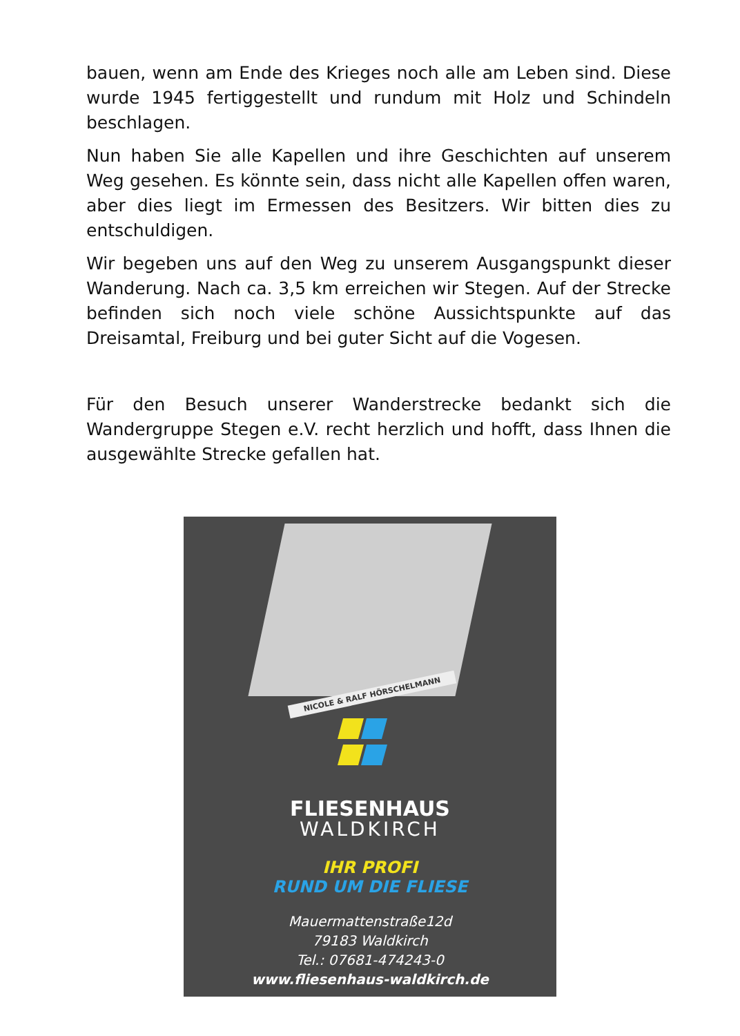bauen, wenn am Ende des Krieges noch alle am Leben sind. Diese wurde 1945 fertiggestellt und rundum mit Holz und Schindeln beschlagen.
Nun haben Sie alle Kapellen und ihre Geschichten auf unserem Weg gesehen. Es könnte sein, dass nicht alle Kapellen offen waren, aber dies liegt im Ermessen des Besitzers. Wir bitten dies zu entschuldigen.
Wir begeben uns auf den Weg zu unserem Ausgangspunkt dieser Wanderung. Nach ca. 3,5 km erreichen wir Stegen. Auf der Strecke befinden sich noch viele schöne Aussichtspunkte auf das Dreisamtal, Freiburg und bei guter Sicht auf die Vogesen.
Für den Besuch unserer Wanderstrecke bedankt sich die Wandergruppe Stegen e.V. recht herzlich und hofft, dass Ihnen die ausgewählte Strecke gefallen hat.
NICOLE & RALF HÖRSCHELMANN
FLIESENHAUS
WALDKIRCH
IHR PROFI
RUND UM DIE FLIESE
Mauermattenstraße12d
79183 Waldkirch
Tel.: 07681-474243-0
www.fliesenhaus-waldkirch.de